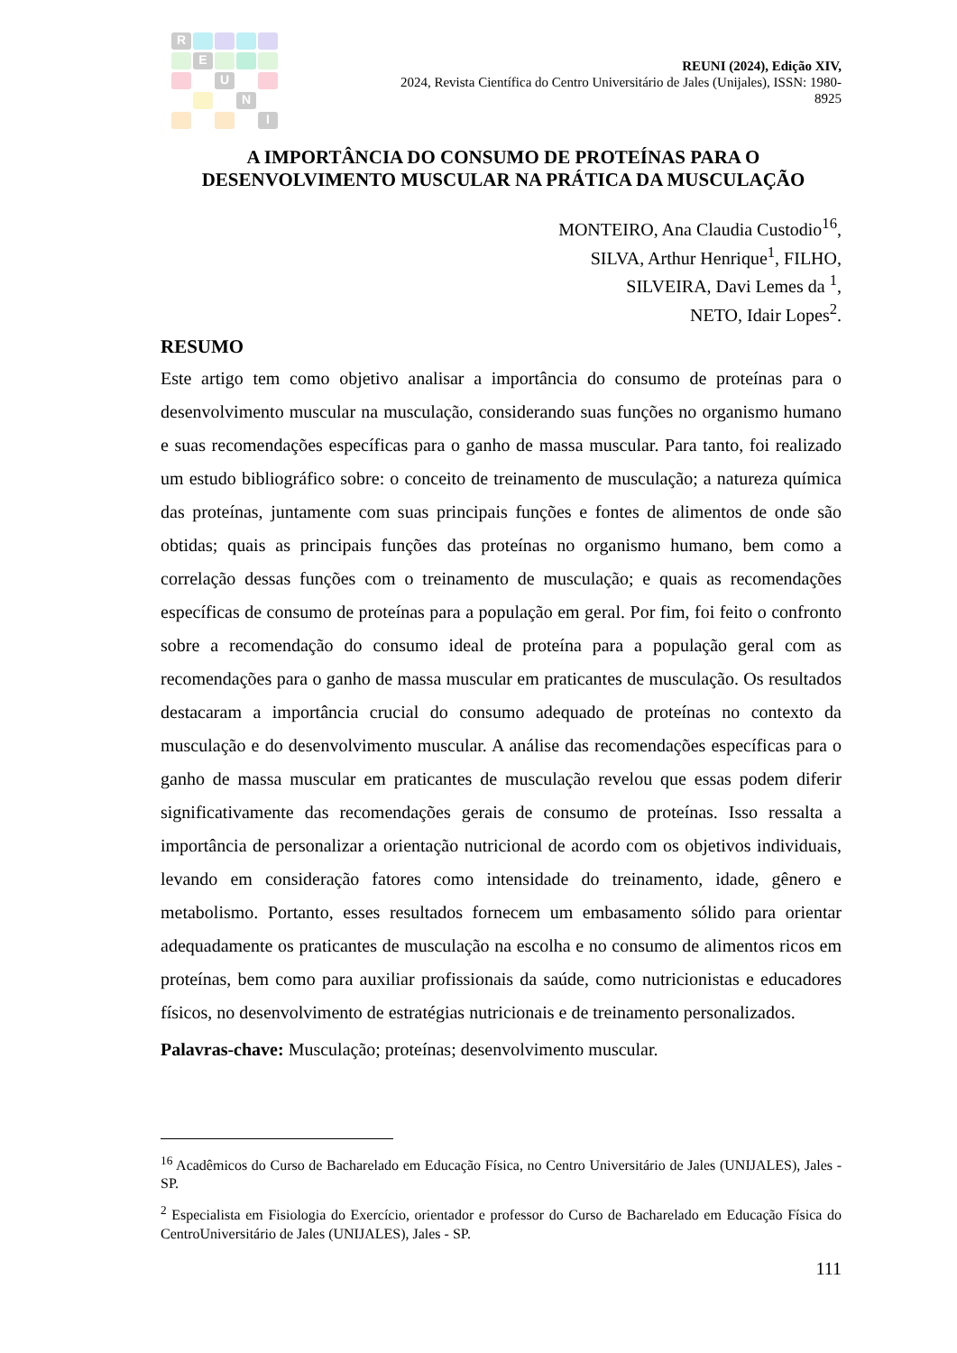R
E
U
N
I
REUNI (2024), Edição XIV,
2024, Revista Científica do Centro Universitário de Jales (Unijales), ISSN: 1980-8925
A IMPORTÂNCIA DO CONSUMO DE PROTEÍNAS PARA O
DESENVOLVIMENTO MUSCULAR NA PRÁTICA DA MUSCULAÇÃO
MONTEIRO, Ana Claudia Custodio<sup>16</sup>,
SILVA, Arthur Henrique<sup>1</sup>, FILHO,
SILVEIRA, Davi Lemes da <sup>1</sup>,
NETO, Idair Lopes<sup>2</sup>.
RESUMO
Este artigo tem como objetivo analisar a importância do consumo de proteínas para o desenvolvimento muscular na musculação, considerando suas funções no organismo humano e suas recomendações específicas para o ganho de massa muscular. Para tanto, foi realizado um estudo bibliográfico sobre: o conceito de treinamento de musculação; a natureza química das proteínas, juntamente com suas principais funções e fontes de alimentos de onde são obtidas; quais as principais funções das proteínas no organismo humano, bem como a correlação dessas funções com o treinamento de musculação; e quais as recomendações específicas de consumo de proteínas para a população em geral. Por fim, foi feito o confronto sobre a recomendação do consumo ideal de proteína para a população geral com as recomendações para o ganho de massa muscular em praticantes de musculação. Os resultados destacaram a importância crucial do consumo adequado de proteínas no contexto da musculação e do desenvolvimento muscular. A análise das recomendações específicas para o ganho de massa muscular em praticantes de musculação revelou que essas podem diferir significativamente das recomendações gerais de consumo de proteínas. Isso ressalta a importância de personalizar a orientação nutricional de acordo com os objetivos individuais, levando em consideração fatores como intensidade do treinamento, idade, gênero e metabolismo. Portanto, esses resultados fornecem um embasamento sólido para orientar adequadamente os praticantes de musculação na escolha e no consumo de alimentos ricos em proteínas, bem como para auxiliar profissionais da saúde, como nutricionistas e educadores físicos, no desenvolvimento de estratégias nutricionais e de treinamento personalizados.
Palavras-chave: Musculação; proteínas; desenvolvimento muscular.
<sup>16</sup> Acadêmicos do Curso de Bacharelado em Educação Física, no Centro Universitário de Jales (UNIJALES), Jales - SP.
<sup>2</sup> Especialista em Fisiologia do Exercício, orientador e professor do Curso de Bacharelado em Educação Física do CentroUniversitário de Jales (UNIJALES), Jales - SP.
111